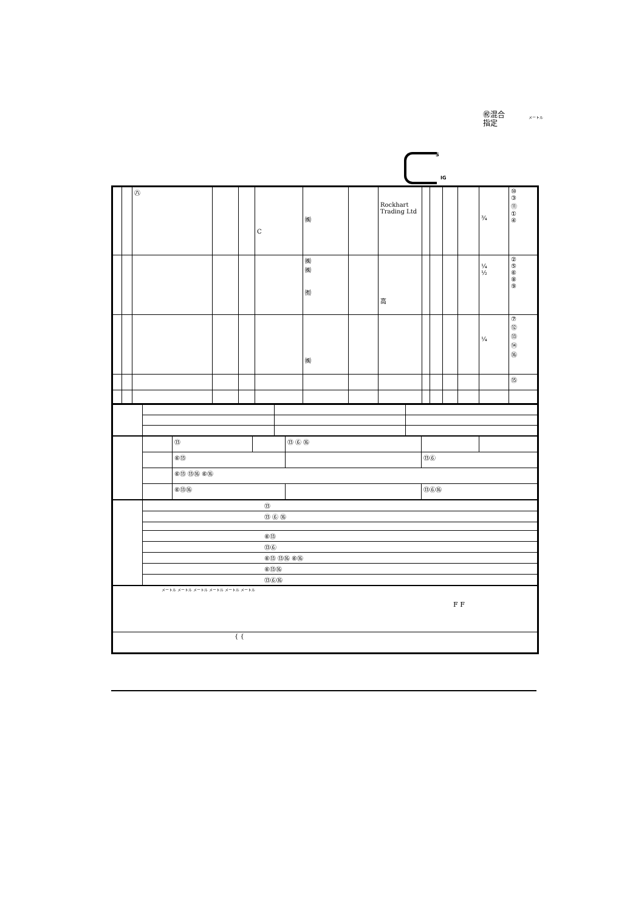㊗混合
指定
メートル
S
IG
| | | ㊇ | | | C | ㈱ | | Rockhart Trading Ltd | | | | | ¾ | ⑩ ③ ⑪ ① ④ |
| | | | | | | ㈱ ㈱ ㈲ | | 高 | | | | | ¼ ½ | ② ⑤ ⑥ ⑧ ⑨ |
| | | | | | | ㈱ | | | | | | | ¼ | ⑦ ⑫ ⑬ ⑭ ⑯ |
| | | | | | | | | | | | | | | ⑮ |
| | | ⑬ | | ⑬ ⑥ ⑯ | | |
| | | ⑥⑬ | | | ⑬⑥ | |
| | | ⑥⑬ ⑬⑯ ⑥⑯ | | | | |
| | | ⑥⑬⑯ | | | ⑬⑥⑯ | |
| | ⑬ |
| | ⑬ ⑥ ⑯ |
| | ⑥⑬ |
| | ⑬⑥ |
| | ⑥⑬ ⑬⑯ ⑥⑯ |
| | ⑥⑬⑯ |
| | ⑬⑥⑯ |
| メートル メートル メートル メートル メートル メートル F F |
| { { |